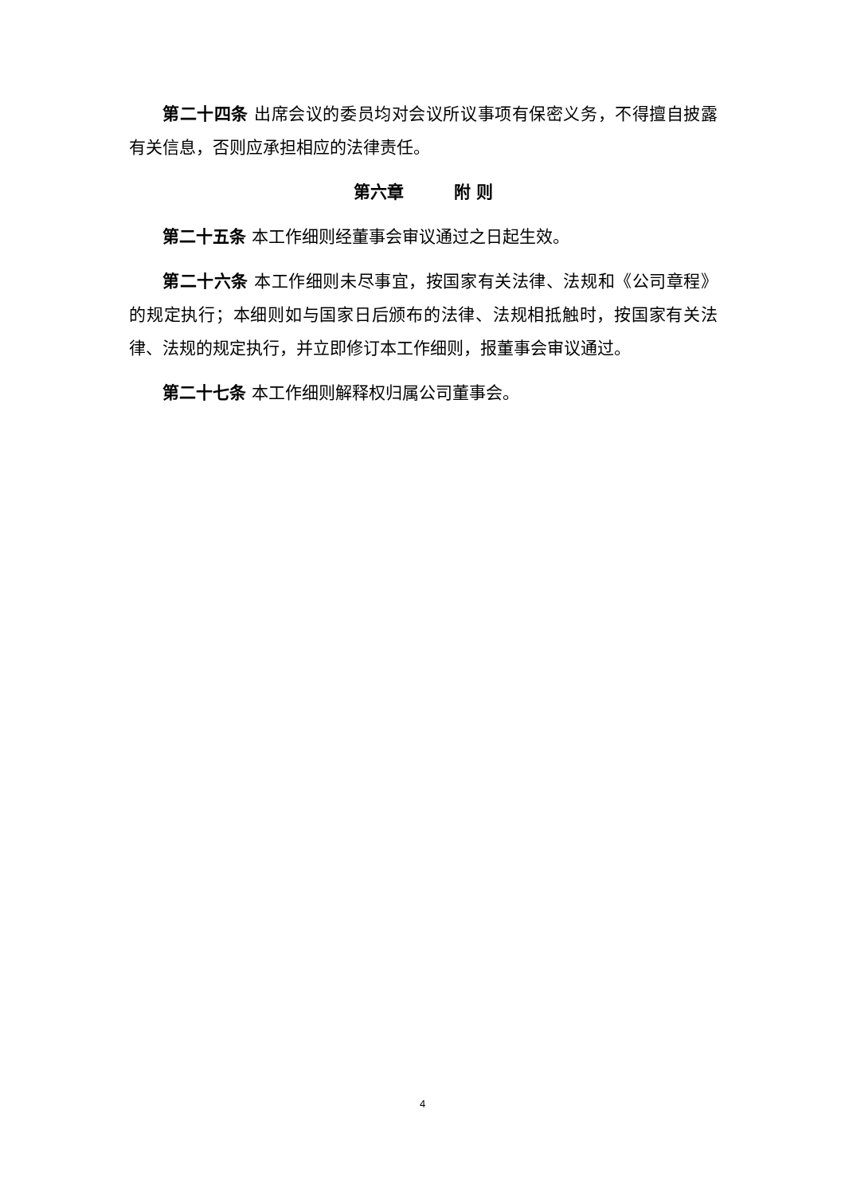第二十四条 出席会议的委员均对会议所议事项有保密义务，不得擅自披露有关信息，否则应承担相应的法律责任。
第六章　　　附 则
第二十五条 本工作细则经董事会审议通过之日起生效。
第二十六条 本工作细则未尽事宜，按国家有关法律、法规和《公司章程》的规定执行；本细则如与国家日后颁布的法律、法规相抵触时，按国家有关法律、法规的规定执行，并立即修订本工作细则，报董事会审议通过。
第二十七条 本工作细则解释权归属公司董事会。
4